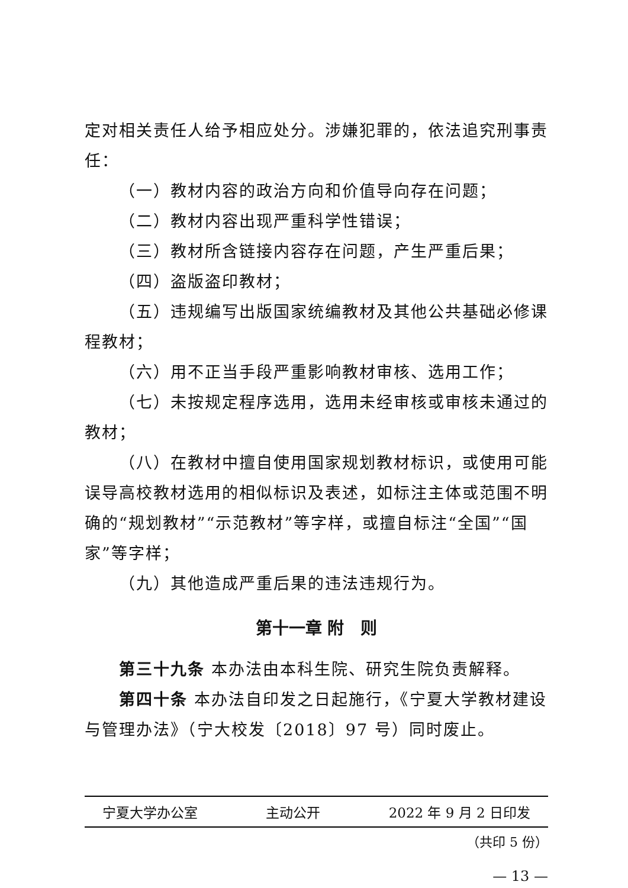定对相关责任人给予相应处分。涉嫌犯罪的，依法追究刑事责任：
（一）教材内容的政治方向和价值导向存在问题；
（二）教材内容出现严重科学性错误；
（三）教材所含链接内容存在问题，产生严重后果；
（四）盗版盗印教材；
（五）违规编写出版国家统编教材及其他公共基础必修课程教材；
（六）用不正当手段严重影响教材审核、选用工作；
（七）未按规定程序选用，选用未经审核或审核未通过的教材；
（八）在教材中擅自使用国家规划教材标识，或使用可能误导高校教材选用的相似标识及表述，如标注主体或范围不明确的“规划教材”“示范教材”等字样，或擅自标注“全国”“国家”等字样；
（九）其他造成严重后果的违法违规行为。
第十一章 附　则
第三十九条 本办法由本科生院、研究生院负责解释。
第四十条 本办法自印发之日起施行，《宁夏大学教材建设与管理办法》（宁大校发〔2018〕97 号）同时废止。
宁夏大学办公室 主动公开 2022 年 9 月 2 日印发
（共印 5 份）
— 13 —